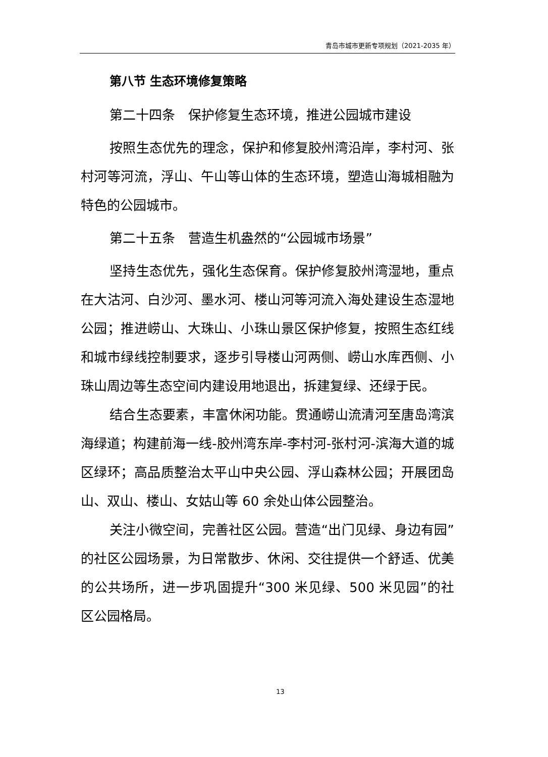青岛市城市更新专项规划（2021-2035 年）
第八节 生态环境修复策略
第二十四条　保护修复生态环境，推进公园城市建设
按照生态优先的理念，保护和修复胶州湾沿岸，李村河、张村河等河流，浮山、午山等山体的生态环境，塑造山海城相融为特色的公园城市。
第二十五条　营造生机盎然的“公园城市场景”
坚持生态优先，强化生态保育。保护修复胶州湾湿地，重点在大沽河、白沙河、墨水河、楼山河等河流入海处建设生态湿地公园；推进崂山、大珠山、小珠山景区保护修复，按照生态红线和城市绿线控制要求，逐步引导楼山河两侧、崂山水库西侧、小珠山周边等生态空间内建设用地退出，拆建复绿、还绿于民。
结合生态要素，丰富休闲功能。贯通崂山流清河至唐岛湾滨海绿道；构建前海一线-胶州湾东岸-李村河-张村河-滨海大道的城区绿环；高品质整治太平山中央公园、浮山森林公园；开展团岛山、双山、楼山、女姑山等 60 余处山体公园整治。
关注小微空间，完善社区公园。营造“出门见绿、身边有园”的社区公园场景，为日常散步、休闲、交往提供一个舒适、优美的公共场所，进一步巩固提升“300 米见绿、500 米见园”的社区公园格局。
13